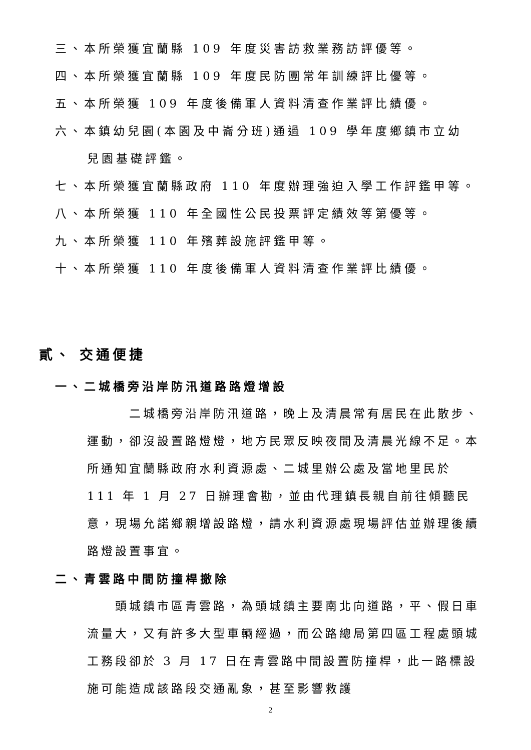三、本所榮獲宜蘭縣 109 年度災害訪救業務訪評優等。
四、本所榮獲宜蘭縣 109 年度民防團常年訓練評比優等。
五、本所榮獲 109 年度後備軍人資料清查作業評比績優。
六、本鎮幼兒園(本園及中崙分班)通過 109 學年度鄉鎮市立幼
兒園基礎評鑑。
七、本所榮獲宜蘭縣政府 110 年度辦理強迫入學工作評鑑甲等。
八、本所榮獲 110 年全國性公民投票評定績效等第優等。
九、本所榮獲 110 年殯葬設施評鑑甲等。
十、本所榮獲 110 年度後備軍人資料清查作業評比績優。
貳、 交通便捷
一、二城橋旁沿岸防汛道路路燈增設
   二城橋旁沿岸防汛道路，晚上及清晨常有居民在此散步、運動，卻沒設置路燈燈，地方民眾反映夜間及清晨光線不足。本所通知宜蘭縣政府水利資源處、二城里辦公處及當地里民於 111 年 1 月 27 日辦理會勘，並由代理鎮長親自前往傾聽民意，現場允諾鄉親增設路燈，請水利資源處現場評估並辦理後續路燈設置事宜。
二、青雲路中間防撞桿撤除
  頭城鎮市區青雲路，為頭城鎮主要南北向道路，平、假日車流量大，又有許多大型車輛經過，而公路總局第四區工程處頭城工務段卻於 3 月 17 日在青雲路中間設置防撞桿，此一路標設施可能造成該路段交通亂象，甚至影響救護
2